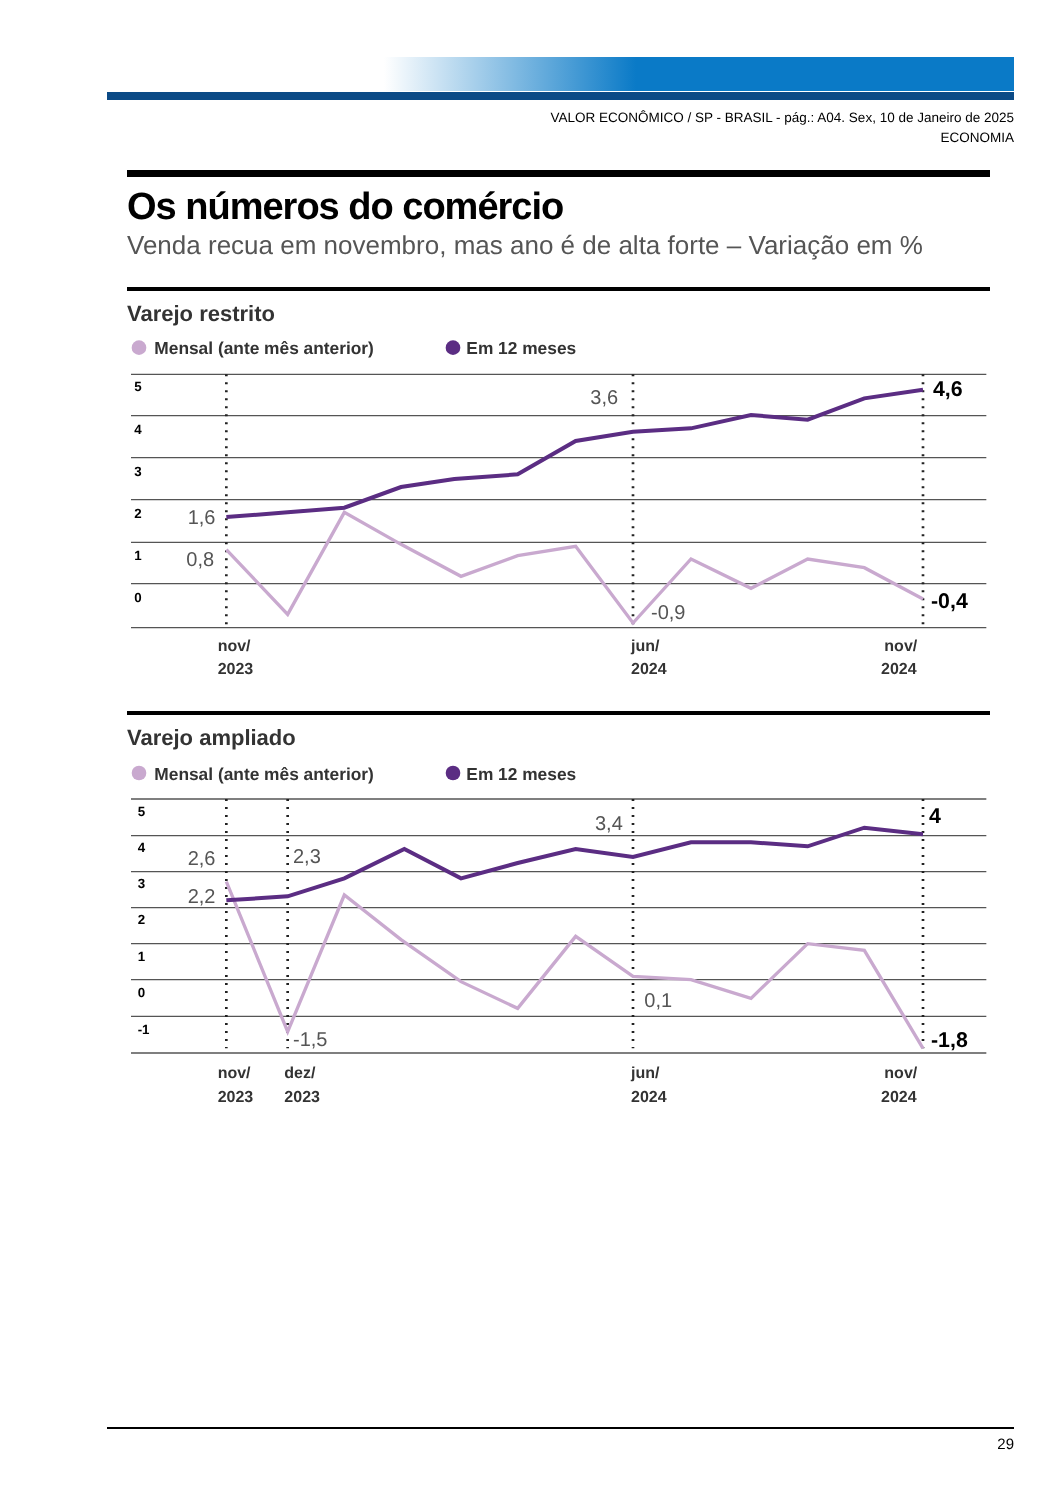VALOR ECONÔMICO / SP - BRASIL - pág.: A04. Sex, 10 de Janeiro de 2025
ECONOMIA
Os números do comércio
Venda recua em novembro, mas ano é de alta forte – Variação em %
Varejo restrito
Mensal (ante mês anterior)
Em 12 meses
5
4
3
2
1
0
1,6
0,8
3,6
-0,9
4,6
-0,4
nov/
2023
jun/
2024
nov/
2024
Varejo ampliado
Mensal (ante mês anterior)
Em 12 meses
5
4
3
2
1
0
-1
2,6
2,2
2,3
3,4
-1,5
0,1
4
-1,8
nov/
2023
dez/
2023
jun/
2024
nov/
2024
29